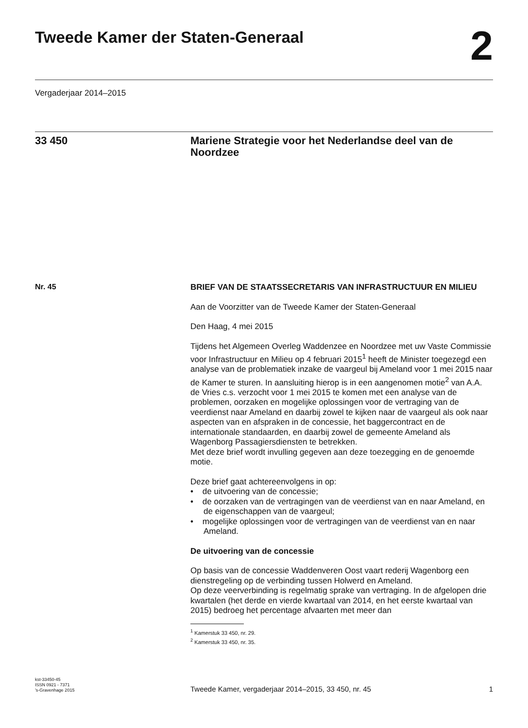Tweede Kamer der Staten-Generaal
2
Vergaderjaar 2014–2015
33 450
Mariene Strategie voor het Nederlandse deel van de Noordzee
Nr. 45
BRIEF VAN DE STAATSSECRETARIS VAN INFRASTRUCTUUR EN MILIEU
Aan de Voorzitter van de Tweede Kamer der Staten-Generaal
Den Haag, 4 mei 2015
Tijdens het Algemeen Overleg Waddenzee en Noordzee met uw Vaste Commissie voor Infrastructuur en Milieu op 4 februari 2015<sup>1</sup> heeft de Minister toegezegd een analyse van de problematiek inzake de vaargeul bij Ameland voor 1 mei 2015 naar de Kamer te sturen. In aansluiting hierop is in een aangenomen motie<sup>2</sup> van A.A. de Vries c.s. verzocht voor 1 mei 2015 te komen met een analyse van de problemen, oorzaken en mogelijke oplossingen voor de vertraging van de veerdienst naar Ameland en daarbij zowel te kijken naar de vaargeul als ook naar aspecten van en afspraken in de concessie, het baggercontract en de internationale standaarden, en daarbij zowel de gemeente Ameland als Wagenborg Passagiersdiensten te betrekken.
Met deze brief wordt invulling gegeven aan deze toezegging en de genoemde motie.
Deze brief gaat achtereenvolgens in op:
• de uitvoering van de concessie;
• de oorzaken van de vertragingen van de veerdienst van en naar Ameland, en de eigenschappen van de vaargeul;
• mogelijke oplossingen voor de vertragingen van de veerdienst van en naar Ameland.
De uitvoering van de concessie
Op basis van de concessie Waddenveren Oost vaart rederij Wagenborg een dienstregeling op de verbinding tussen Holwerd en Ameland.
Op deze veerverbinding is regelmatig sprake van vertraging. In de afgelopen drie kwartalen (het derde en vierde kwartaal van 2014, en het eerste kwartaal van 2015) bedroeg het percentage afvaarten met meer dan
<sup>1</sup> Kamerstuk 33 450, nr. 29.
<sup>2</sup> Kamerstuk 33 450, nr. 35.
kst-33450-45
ISSN 0921 - 7371
’s-Gravenhage 2015
Tweede Kamer, vergaderjaar 2014–2015, 33 450, nr. 45
1